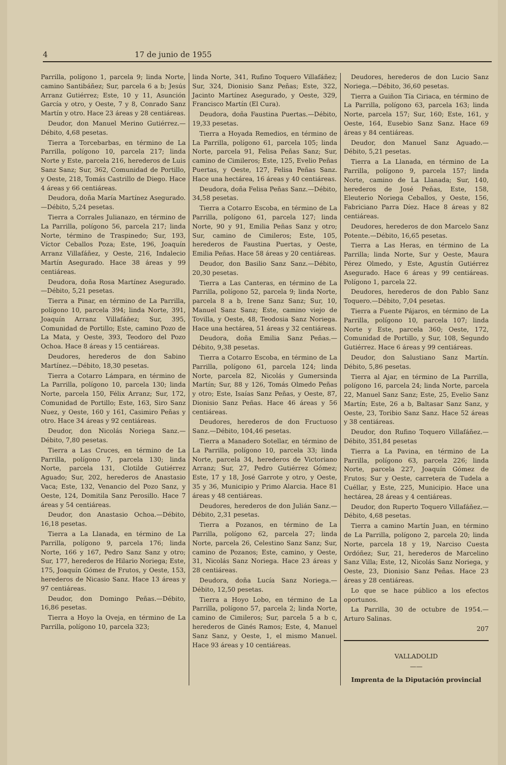4 17 de junio de 1955
Parrilla, polígono 1, parcela 9; linda Norte, camino Santibáñez; Sur, parcela 6 a b; Jesús Arranz Gutiérrez; Este, 10 y 11, Asunción García y otro, y Oeste, 7 y 8, Conrado Sanz Martín y otro. Hace 23 áreas y 28 centiáreas.
Deudor, don Manuel Merino Gutiérrez.—Débito, 4,68 pesetas.
Tierra a Torcebarbas, en término de La Parrilla, polígono 10, parcela 217; linda Norte y Este, parcela 216, herederos de Luis Sanz Sanz; Sur, 362, Comunidad de Portillo, y Oeste, 218, Tomás Castrillo de Diego. Hace 4 áreas y 66 centiáreas.
Deudora, doña María Martínez Asegurado.—Débito, 5,24 pesetas.
Tierra a Corrales Julianazo, en término de La Parrilla, polígono 56, parcela 217; linda Norte, término de Traspinedo; Sur, 193, Víctor Ceballos Poza; Este, 196, Joaquín Arranz Villafáñez, y Oeste, 216, Indalecio Martín Asegurado. Hace 38 áreas y 99 centiáreas.
Deudora, doña Rosa Martínez Asegurado.—Débito, 5,21 pesetas.
Tierra a Pinar, en término de La Parrilla, polígono 10, parcela 394; linda Norte, 391, Joaquín Arranz Villafáñez; Sur, 395, Comunidad de Portillo; Este, camino Pozo de La Mata, y Oeste, 393, Teodoro del Pozo Ochoa. Hace 8 áreas y 15 centiáreas.
Deudores, herederos de don Sabino Martínez.—Débito, 18,30 pesetas.
Tierra a Cotarro Lámpara, en término de La Parrilla, polígono 10, parcela 130; linda Norte, parcela 150, Félix Arranz; Sur, 172, Comunidad de Portillo; Este, 163, Siro Sanz Nuez, y Oeste, 160 y 161, Casimiro Peñas y otro. Hace 34 áreas y 92 centiáreas.
Deudor, don Nicolás Noriega Sanz.—Débito, 7,80 pesetas.
Tierra a Las Cruces, en término de La Parrilla, polígono 7, parcela 130; linda Norte, parcela 131, Clotilde Gutiérrez Aguado; Sur, 202, herederos de Anastasio Vaca; Este, 132, Venancio del Pozo Sanz, y Oeste, 124, Domitila Sanz Perosillo. Hace 7 áreas y 54 centiáreas.
Deudor, don Anastasio Ochoa.—Débito, 16,18 pesetas.
Tierra a La Llanada, en término de La Parrilla, polígono 9, parcela 176; linda Norte, 166 y 167, Pedro Sanz Sanz y otro; Sur, 177, herederos de Hilario Noriega; Este, 175, Joaquín Gómez de Frutos, y Oeste, 153, herederos de Nicasio Sanz. Hace 13 áreas y 97 centiáreas.
Deudor, don Domingo Peñas.—Débito, 16,86 pesetas.
Tierra a Hoyo la Oveja, en término de La Parrilla, polígono 10, parcela 323;
linda Norte, 341, Rufino Toquero Villafáñez; Sur, 324, Dionisio Sanz Peñas; Este, 322, Jacinto Martínez Asegurado, y Oeste, 329, Francisco Martín (El Cura).
Deudora, doña Faustina Puertas.—Débito, 19,33 pesetas.
Tierra a Hoyada Remedios, en término de La Parrilla, polígono 61, parcela 105; linda Norte, parcela 91, Felisa Peñas Sanz; Sur, camino de Cimileros; Este, 125, Evelio Peñas Puertas, y Oeste, 127, Felisa Peñas Sanz. Hace una hectárea, 16 áreas y 40 centiáreas.
Deudora, doña Felisa Peñas Sanz.—Débito, 34,58 pesetas.
Tierra a Cotarro Escoba, en término de La Parrilla, polígono 61, parcela 127; linda Norte, 90 y 91, Emilia Peñas Sanz y otro; Sur, camino de Cimileros; Este, 105, herederos de Faustina Puertas, y Oeste, Emilia Peñas. Hace 58 áreas y 20 centiáreas.
Deudor, don Basilio Sanz Sanz.—Débito, 20,30 pesetas.
Tierra a Las Canteras, en término de La Parrilla, polígono 52, parcela 9; linda Norte, parcela 8 a b, Irene Sanz Sanz; Sur, 10, Manuel Sanz Sanz; Este, camino viejo de Tovilla, y Oeste, 48, Teodosia Sanz Noriega. Hace una hectárea, 51 áreas y 32 centiáreas.
Deudora, doña Emilia Sanz Peñas.—Débito, 9,38 pesetas.
Tierra a Cotarro Escoba, en término de La Parrilla, polígono 61, parcela 124; linda Norte, parcela 82, Nicolás y Gumersinda Martín; Sur, 88 y 126, Tomás Olmedo Peñas y otro; Este, Isaías Sanz Peñas, y Oeste, 87, Dionisio Sanz Peñas. Hace 46 áreas y 56 centiáreas.
Deudores, herederos de don Fructuoso Sanz.—Débito, 104,46 pesetas.
Tierra a Manadero Sotellar, en término de La Parrilla, polígono 10, parcela 33; linda Norte, parcela 34, herederos de Victoriano Arranz; Sur, 27, Pedro Gutiérrez Gómez; Este, 17 y 18, José Garrote y otro, y Oeste, 35 y 36, Municipio y Primo Alarcia. Hace 81 áreas y 48 centiáreas.
Deudores, herederos de don Julián Sanz.—Débito, 2,31 pesetas.
Tierra a Pozanos, en término de La Parrilla, polígono 62, parcela 27; linda Norte, parcela 26, Celestino Sanz Sanz; Sur, camino de Pozanos; Este, camino, y Oeste, 31, Nicolás Sanz Noriega. Hace 23 áreas y 28 centiáreas.
Deudora, doña Lucía Sanz Noriega.—Débito, 12,50 pesetas.
Tierra a Hoyo Lobo, en término de La Parrilla, polígono 57, parcela 2; linda Norte, camino de Cimileros; Sur, parcela 5 a b c, herederos de Ginés Ramos; Este, 4, Manuel Sanz Sanz, y Oeste, 1, el mismo Manuel. Hace 93 áreas y 10 centiáreas.
Deudores, herederos de don Lucio Sanz Noriega.—Débito, 36,60 pesetas.
Tierra a Guiñon Tía Ciriaca, en término de La Parrilla, polígono 63, parcela 163; linda Norte, parcela 157; Sur, 160; Este, 161, y Oeste, 164, Eusebio Sanz Sanz. Hace 69 áreas y 84 centiáreas.
Deudor, don Manuel Sanz Aguado.—Débito, 5,21 pesetas.
Tierra a La Llanada, en término de La Parrilla, polígono 9, parcela 157; linda Norte, camino de La Llanada; Sur, 140, herederos de José Peñas, Este, 158, Eleuterio Noriega Ceballos, y Oeste, 156, Fabriciano Parra Díez. Hace 8 áreas y 82 centiáreas.
Deudores, herederos de don Marcelo Sanz Potente.—Débito, 16,65 pesetas.
Tierra a Las Heras, en término de La Parrilla; linda Norte, Sur y Oeste, Maura Pérez Olmedo, y Este, Agustín Gutiérrez Asegurado. Hace 6 áreas y 99 centiáreas. Polígono 1, parcela 22.
Deudores, herederos de don Pablo Sanz Toquero.—Débito, 7,04 pesetas.
Tierra a Fuente Pájaros, en término de La Parrilla, polígono 10, parcela 107; linda Norte y Este, parcela 360; Oeste, 172, Comunidad de Portillo, y Sur, 108, Segundo Gutiérrez. Hace 6 áreas y 99 centiáreas.
Deudor, don Salustiano Sanz Martín. Débito, 5,86 pesetas.
Tierra al Ajar, en término de La Parrilla, polígono 16, parcela 24; linda Norte, parcela 22, Manuel Sanz Sanz; Este, 25, Evelio Sanz Martín; Este, 26 a b, Baltasar Sanz Sanz, y Oeste, 23, Toribio Sanz Sanz. Hace 52 áreas y 38 centiáreas.
Deudor, don Rufino Toquero Villafáñez.—Débito, 351,84 pesetas
Tierra a La Pavina, en término de La Parrilla, polígono 63, parcela 226; linda Norte, parcela 227, Joaquín Gómez de Frutos; Sur y Oeste, carretera de Tudela a Cuéllar, y Este, 225, Municipio. Hace una hectárea, 28 áreas y 4 centiáreas.
Deudor, don Ruperto Toquero Villafáñez.—Débito, 4,68 pesetas.
Tierra a camino Martín Juan, en término de La Parrilla, polígono 2, parcela 20; linda Norte, parcela 18 y 19, Narciso Cuesta Ordóñez; Sur, 21, herederos de Marcelino Sanz Villa; Este, 12, Nicolás Sanz Noriega, y Oeste, 23, Dionisio Sanz Peñas. Hace 23 áreas y 28 centiáreas.
Lo que se hace público a los efectos oportunos.
La Parrilla, 30 de octubre de 1954.—Arturo Salinas.
207
VALLADOLID
——
Imprenta de la Diputación provincial